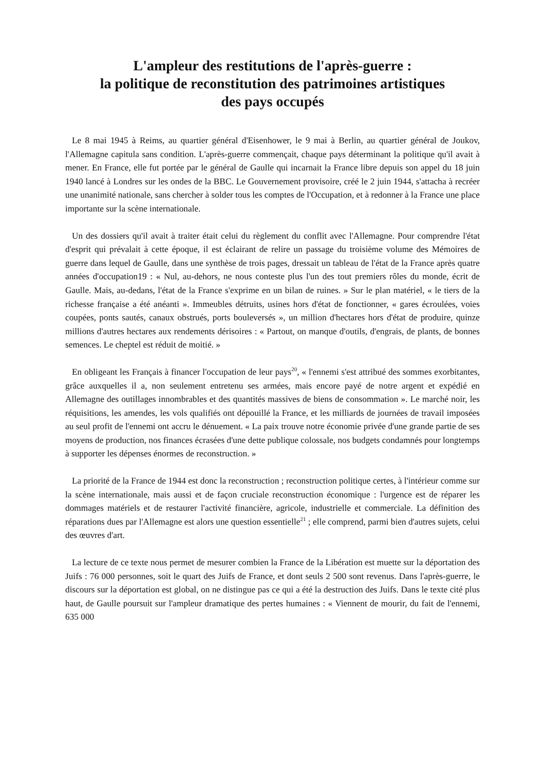L'ampleur des restitutions de l'après-guerre :
la politique de reconstitution des patrimoines artistiques
des pays occupés
Le 8 mai 1945 à Reims, au quartier général d'Eisenhower, le 9 mai à Berlin, au quartier général de Joukov, l'Allemagne capitula sans condition. L'après-guerre commençait, chaque pays déterminant la politique qu'il avait à mener. En France, elle fut portée par le général de Gaulle qui incarnait la France libre depuis son appel du 18 juin 1940 lancé à Londres sur les ondes de la BBC. Le Gouvernement provisoire, créé le 2 juin 1944, s'attacha à recréer une unanimité nationale, sans chercher à solder tous les comptes de l'Occupation, et à redonner à la France une place importante sur la scène internationale.
Un des dossiers qu'il avait à traiter était celui du règlement du conflit avec l'Allemagne. Pour comprendre l'état d'esprit qui prévalait à cette époque, il est éclairant de relire un passage du troisième volume des Mémoires de guerre dans lequel de Gaulle, dans une synthèse de trois pages, dressait un tableau de l'état de la France après quatre années d'occupation19 : « Nul, au-dehors, ne nous conteste plus l'un des tout premiers rôles du monde, écrit de Gaulle. Mais, au-dedans, l'état de la France s'exprime en un bilan de ruines. » Sur le plan matériel, « le tiers de la richesse française a été anéanti ». Immeubles détruits, usines hors d'état de fonctionner, « gares écroulées, voies coupées, ponts sautés, canaux obstrués, ports bouleversés », un million d'hectares hors d'état de produire, quinze millions d'autres hectares aux rendements dérisoires : « Partout, on manque d'outils, d'engrais, de plants, de bonnes semences. Le cheptel est réduit de moitié. »
En obligeant les Français à financer l'occupation de leur pays<sup>20</sup>, « l'ennemi s'est attribué des sommes exorbitantes, grâce auxquelles il a, non seulement entretenu ses armées, mais encore payé de notre argent et expédié en Allemagne des outillages innombrables et des quantités massives de biens de consommation ». Le marché noir, les réquisitions, les amendes, les vols qualifiés ont dépouillé la France, et les milliards de journées de travail imposées au seul profit de l'ennemi ont accru le dénuement. « La paix trouve notre économie privée d'une grande partie de ses moyens de production, nos finances écrasées d'une dette publique colossale, nos budgets condamnés pour longtemps à supporter les dépenses énormes de reconstruction. »
La priorité de la France de 1944 est donc la reconstruction ; reconstruction politique certes, à l'intérieur comme sur la scène internationale, mais aussi et de façon cruciale reconstruction économique : l'urgence est de réparer les dommages matériels et de restaurer l'activité financière, agricole, industrielle et commerciale. La définition des réparations dues par l'Allemagne est alors une question essentielle<sup>21</sup> ; elle comprend, parmi bien d'autres sujets, celui des œuvres d'art.
La lecture de ce texte nous permet de mesurer combien la France de la Libération est muette sur la déportation des Juifs : 76 000 personnes, soit le quart des Juifs de France, et dont seuls 2 500 sont revenus. Dans l'après-guerre, le discours sur la déportation est global, on ne distingue pas ce qui a été la destruction des Juifs. Dans le texte cité plus haut, de Gaulle poursuit sur l'ampleur dramatique des pertes humaines : « Viennent de mourir, du fait de l'ennemi, 635 000